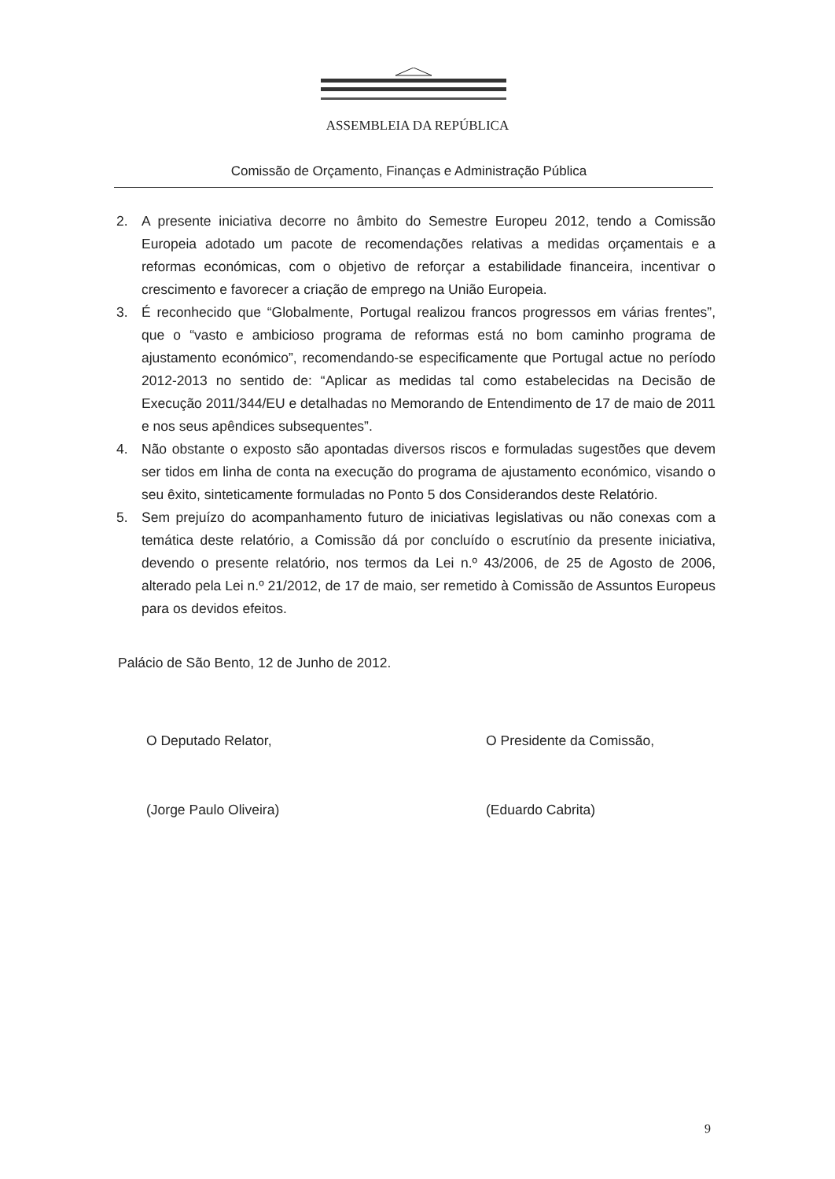ASSEMBLEIA DA REPÚBLICA
Comissão de Orçamento, Finanças e Administração Pública
2. A presente iniciativa decorre no âmbito do Semestre Europeu 2012, tendo a Comissão Europeia adotado um pacote de recomendações relativas a medidas orçamentais e a reformas económicas, com o objetivo de reforçar a estabilidade financeira, incentivar o crescimento e favorecer a criação de emprego na União Europeia.
3. É reconhecido que “Globalmente, Portugal realizou francos progressos em várias frentes”, que o “vasto e ambicioso programa de reformas está no bom caminho programa de ajustamento económico”, recomendando-se especificamente que Portugal actue no período 2012-2013 no sentido de: “Aplicar as medidas tal como estabelecidas na Decisão de Execução 2011/344/EU e detalhadas no Memorando de Entendimento de 17 de maio de 2011 e nos seus apêndices subsequentes”.
4. Não obstante o exposto são apontadas diversos riscos e formuladas sugestões que devem ser tidos em linha de conta na execução do programa de ajustamento económico, visando o seu êxito, sinteticamente formuladas no Ponto 5 dos Considerandos deste Relatório.
5. Sem prejuízo do acompanhamento futuro de iniciativas legislativas ou não conexas com a temática deste relatório, a Comissão dá por concluído o escrutínio da presente iniciativa, devendo o presente relatório, nos termos da Lei n.º 43/2006, de 25 de Agosto de 2006, alterado pela Lei n.º 21/2012, de 17 de maio, ser remetido à Comissão de Assuntos Europeus para os devidos efeitos.
Palácio de São Bento, 12 de Junho de 2012.
O Deputado Relator,
(Jorge Paulo Oliveira)
O Presidente da Comissão,
(Eduardo Cabrita)
9